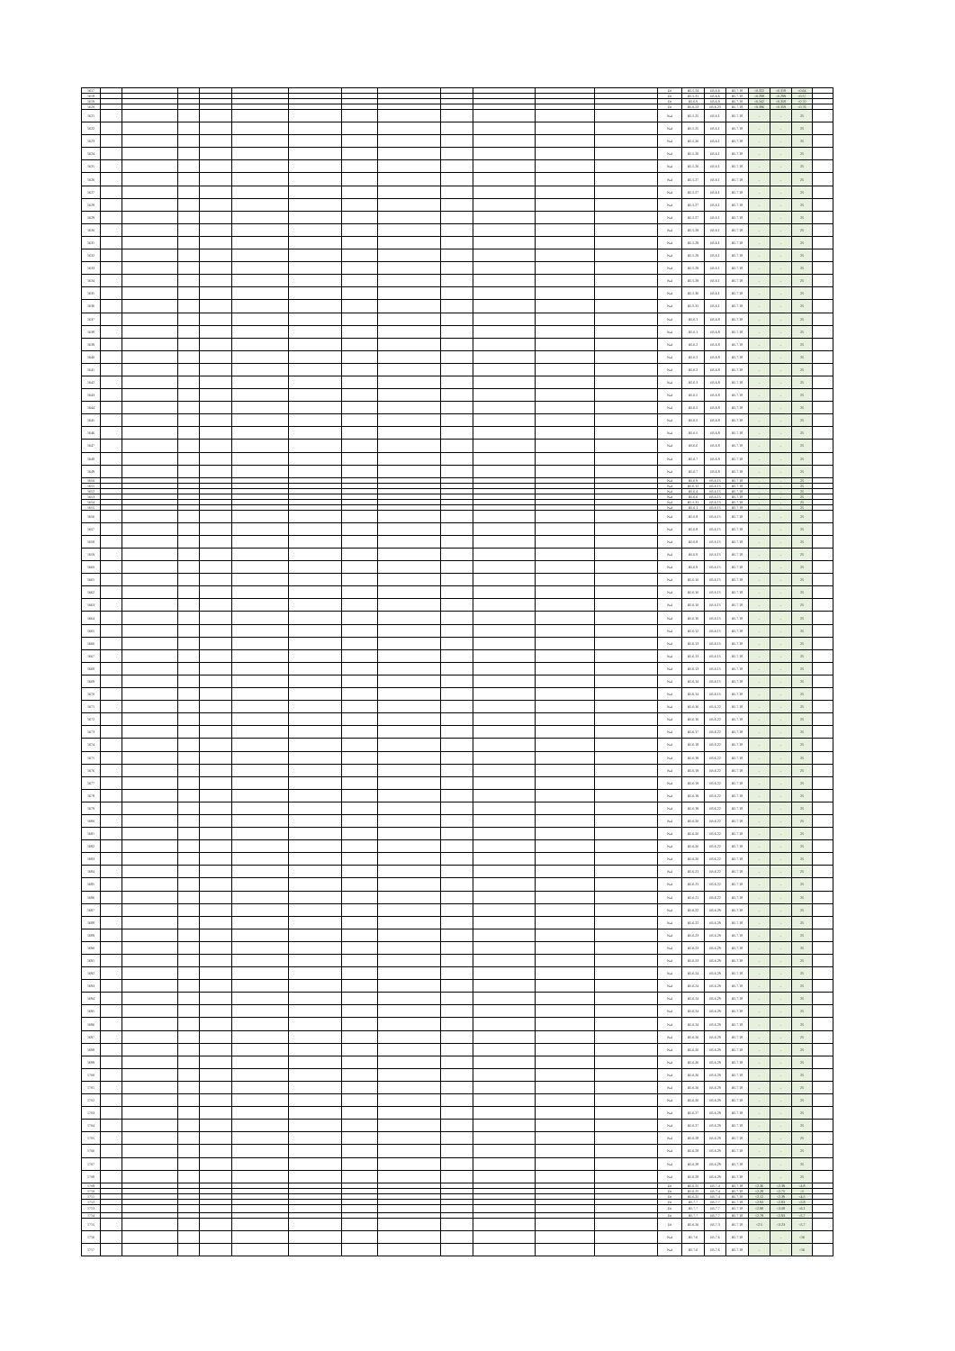| 1617 | | | | | | | | | | | | | Ge | R5.5.24 | R5.6.6 | R5.7.18 | <0.322 | <0.318 | <0.64 | |
| 1618 | | | | | | | | | | | | | Ge | R5.5.31 | R5.6.6 | R5.7.18 | <0.298 | <0.299 | <0.57 | |
| 1619 | | | | | | | | | | | | | Ge | R5.6.9 | R5.6.9 | R5.7.18 | <0.342 | <0.358 | <0.70 | |
| 1620 | | | | | | | | | | | | | Ge | R5.6.23 | R5.6.23 | R5.7.18 | <0.396 | <0.359 | <0.76 | |
| 1621 | | | | | | | | | | | | | NaI | R5.5.25 | R5.6.1 | R5.7.18 | - | - | 25 | |
| 1622 | | | | | | | | | | | | | NaI | R5.5.25 | R5.6.1 | R5.7.18 | - | - | 25 | |
| 1623 | | | | | | | | | | | | | NaI | R5.5.26 | R5.6.1 | R5.7.18 | - | - | 25 | |
| 1624 | | | | | | | | | | | | | NaI | R5.5.26 | R5.6.1 | R5.7.18 | - | - | 25 | |
| 1625 | | | | | | | | | | | | | NaI | R5.5.26 | R5.6.1 | R5.7.18 | - | - | 25 | |
| 1626 | | | | | | | | | | | | | NaI | R5.5.27 | R5.6.1 | R5.7.18 | - | - | 25 | |
| 1627 | | | | | | | | | | | | | NaI | R5.5.27 | R5.6.1 | R5.7.18 | - | - | 25 | |
| 1628 | | | | | | | | | | | | | NaI | R5.5.27 | R5.6.1 | R5.7.18 | - | - | 25 | |
| 1629 | | | | | | | | | | | | | NaI | R5.5.27 | R5.6.1 | R5.7.18 | - | - | 25 | |
| 1630 | | | | | | | | | | | | | NaI | R5.5.29 | R5.6.1 | R5.7.18 | - | - | 25 | |
| 1631 | | | | | | | | | | | | | NaI | R5.5.29 | R5.6.1 | R5.7.18 | - | - | 25 | |
| 1632 | | | | | | | | | | | | | NaI | R5.5.29 | R5.6.1 | R5.7.18 | - | - | 25 | |
| 1633 | | | | | | | | | | | | | NaI | R5.5.29 | R5.6.1 | R5.7.18 | - | - | 25 | |
| 1634 | | | | | | | | | | | | | NaI | R5.5.29 | R5.6.1 | R5.7.18 | - | - | 25 | |
| 1635 | | | | | | | | | | | | | NaI | R5.5.30 | R5.6.1 | R5.7.18 | - | - | 25 | |
| 1636 | | | | | | | | | | | | | NaI | R5.5.31 | R5.6.1 | R5.7.18 | - | - | 25 | |
| 1637 | | | | | | | | | | | | | NaI | R5.6.1 | R5.6.8 | R5.7.18 | - | - | 25 | |
| 1638 | | | | | | | | | | | | | NaI | R5.6.1 | R5.6.8 | R5.7.18 | - | - | 25 | |
| 1639 | | | | | | | | | | | | | NaI | R5.6.2 | R5.6.8 | R5.7.18 | - | - | 25 | |
| 1640 | | | | | | | | | | | | | NaI | R5.6.2 | R5.6.8 | R5.7.18 | - | - | 25 | |
| 1641 | | | | | | | | | | | | | NaI | R5.6.2 | R5.6.8 | R5.7.18 | - | - | 25 | |
| 1642 | | | | | | | | | | | | | NaI | R5.6.3 | R5.6.8 | R5.7.18 | - | - | 25 | |
| 1643 | | | | | | | | | | | | | NaI | R5.6.5 | R5.6.8 | R5.7.18 | - | - | 25 | |
| 1644 | | | | | | | | | | | | | NaI | R5.6.5 | R5.6.8 | R5.7.18 | - | - | 25 | |
| 1645 | | | | | | | | | | | | | NaI | R5.6.5 | R5.6.8 | R5.7.18 | - | - | 25 | |
| 1646 | | | | | | | | | | | | | NaI | R5.6.5 | R5.6.8 | R5.7.18 | - | - | 25 | |
| 1647 | | | | | | | | | | | | | NaI | R5.6.6 | R5.6.8 | R5.7.18 | - | - | 25 | |
| 1648 | | | | | | | | | | | | | NaI | R5.6.7 | R5.6.8 | R5.7.18 | - | - | 25 | |
| 1649 | | | | | | | | | | | | | NaI | R5.6.7 | R5.6.8 | R5.7.18 | - | - | 25 | |
| 1650 | | | | | | | | | | | | | NaI | R5.6.9 | R5.6.15 | R5.7.18 | - | - | 25 | |
| 1651 | | | | | | | | | | | | | NaI | R5.6.12 | R5.6.15 | R5.7.18 | - | - | 25 | |
| 1652 | | | | | | | | | | | | | NaI | R5.6.4 | R5.6.15 | R5.7.18 | - | - | 25 | |
| 1653 | | | | | | | | | | | | | NaI | R5.6.6 | R5.6.15 | R5.7.18 | - | - | 25 | |
| 1654 | | | | | | | | | | | | | NaI | R5.5.31 | R5.6.15 | R5.7.18 | - | - | 25 | |
| 1655 | | | | | | | | | | | | | NaI | R5.6.1 | R5.6.15 | R5.7.18 | - | - | 25 | |
| 1656 | | | | | | | | | | | | | NaI | R5.6.8 | R5.6.15 | R5.7.18 | - | - | 25 | |
| 1657 | | | | | | | | | | | | | NaI | R5.6.8 | R5.6.15 | R5.7.18 | - | - | 25 | |
| 1658 | | | | | | | | | | | | | NaI | R5.6.8 | R5.6.15 | R5.7.18 | - | - | 25 | |
| 1659 | | | | | | | | | | | | | NaI | R5.6.9 | R5.6.15 | R5.7.18 | - | - | 25 | |
| 1660 | | | | | | | | | | | | | NaI | R5.6.9 | R5.6.15 | R5.7.18 | - | - | 25 | |
| 1661 | | | | | | | | | | | | | NaI | R5.6.10 | R5.6.15 | R5.7.18 | - | - | 25 | |
| 1662 | | | | | | | | | | | | | NaI | R5.6.10 | R5.6.15 | R5.7.18 | - | - | 25 | |
| 1663 | | | | | | | | | | | | | NaI | R5.6.10 | R5.6.15 | R5.7.18 | - | - | 25 | |
| 1664 | | | | | | | | | | | | | NaI | R5.6.10 | R5.6.15 | R5.7.18 | - | - | 25 | |
| 1665 | | | | | | | | | | | | | NaI | R5.6.12 | R5.6.15 | R5.7.18 | - | - | 25 | |
| 1666 | | | | | | | | | | | | | NaI | R5.6.13 | R5.6.15 | R5.7.18 | - | - | 25 | |
| 1667 | | | | | | | | | | | | | NaI | R5.6.13 | R5.6.15 | R5.7.18 | - | - | 25 | |
| 1668 | | | | | | | | | | | | | NaI | R5.6.13 | R5.6.15 | R5.7.18 | - | - | 25 | |
| 1669 | | | | | | | | | | | | | NaI | R5.6.14 | R5.6.15 | R5.7.18 | - | - | 25 | |
| 1670 | | | | | | | | | | | | | NaI | R5.6.14 | R5.6.15 | R5.7.18 | - | - | 25 | |
| 1671 | | | | | | | | | | | | | NaI | R5.6.16 | R5.6.22 | R5.7.18 | - | - | 25 | |
| 1672 | | | | | | | | | | | | | NaI | R5.6.16 | R5.6.22 | R5.7.18 | - | - | 25 | |
| 1673 | | | | | | | | | | | | | NaI | R5.6.17 | R5.6.22 | R5.7.18 | - | - | 25 | |
| 1674 | | | | | | | | | | | | | NaI | R5.6.18 | R5.6.22 | R5.7.18 | - | - | 25 | |
| 1675 | | | | | | | | | | | | | NaI | R5.6.19 | R5.6.22 | R5.7.18 | - | - | 25 | |
| 1676 | | | | | | | | | | | | | NaI | R5.6.19 | R5.6.22 | R5.7.18 | - | - | 25 | |
| 1677 | | | | | | | | | | | | | NaI | R5.6.19 | R5.6.22 | R5.7.18 | - | - | 25 | |
| 1678 | | | | | | | | | | | | | NaI | R5.6.19 | R5.6.22 | R5.7.18 | - | - | 25 | |
| 1679 | | | | | | | | | | | | | NaI | R5.6.19 | R5.6.22 | R5.7.18 | - | - | 25 | |
| 1680 | | | | | | | | | | | | | NaI | R5.6.20 | R5.6.22 | R5.7.18 | - | - | 25 | |
| 1681 | | | | | | | | | | | | | NaI | R5.6.20 | R5.6.22 | R5.7.18 | - | - | 25 | |
| 1682 | | | | | | | | | | | | | NaI | R5.6.20 | R5.6.22 | R5.7.18 | - | - | 25 | |
| 1683 | | | | | | | | | | | | | NaI | R5.6.20 | R5.6.22 | R5.7.18 | - | - | 25 | |
| 1684 | | | | | | | | | | | | | NaI | R5.6.21 | R5.6.22 | R5.7.18 | - | - | 25 | |
| 1685 | | | | | | | | | | | | | NaI | R5.6.21 | R5.6.22 | R5.7.18 | - | - | 25 | |
| 1686 | | | | | | | | | | | | | NaI | R5.6.21 | R5.6.22 | R5.7.18 | - | - | 25 | |
| 1687 | | | | | | | | | | | | | NaI | R5.6.22 | R5.6.29 | R5.7.18 | - | - | 25 | |
| 1688 | | | | | | | | | | | | | NaI | R5.6.22 | R5.6.29 | R5.7.18 | - | - | 25 | |
| 1689 | | | | | | | | | | | | | NaI | R5.6.23 | R5.6.29 | R5.7.18 | - | - | 25 | |
| 1690 | | | | | | | | | | | | | NaI | R5.6.23 | R5.6.29 | R5.7.18 | - | - | 25 | |
| 1691 | | | | | | | | | | | | | NaI | R5.6.23 | R5.6.29 | R5.7.18 | - | - | 25 | |
| 1692 | | | | | | | | | | | | | NaI | R5.6.24 | R5.6.29 | R5.7.18 | - | - | 25 | |
| 1693 | | | | | | | | | | | | | NaI | R5.6.24 | R5.6.29 | R5.7.18 | - | - | 25 | |
| 1694 | | | | | | | | | | | | | NaI | R5.6.24 | R5.6.29 | R5.7.18 | - | - | 25 | |
| 1695 | | | | | | | | | | | | | NaI | R5.6.24 | R5.6.29 | R5.7.18 | - | - | 25 | |
| 1696 | | | | | | | | | | | | | NaI | R5.6.24 | R5.6.29 | R5.7.18 | - | - | 25 | |
| 1697 | | | | | | | | | | | | | NaI | R5.6.26 | R5.6.29 | R5.7.18 | - | - | 25 | |
| 1698 | | | | | | | | | | | | | NaI | R5.6.26 | R5.6.29 | R5.7.18 | - | - | 25 | |
| 1699 | | | | | | | | | | | | | NaI | R5.6.26 | R5.6.29 | R5.7.18 | - | - | 25 | |
| 1700 | | | | | | | | | | | | | NaI | R5.6.26 | R5.6.29 | R5.7.18 | - | - | 25 | |
| 1701 | | | | | | | | | | | | | NaI | R5.6.26 | R5.6.29 | R5.7.18 | - | - | 25 | |
| 1702 | | | | | | | | | | | | | NaI | R5.6.26 | R5.6.29 | R5.7.18 | - | - | 25 | |
| 1703 | | | | | | | | | | | | | NaI | R5.6.27 | R5.6.29 | R5.7.18 | - | - | 25 | |
| 1704 | | | | | | | | | | | | | NaI | R5.6.27 | R5.6.29 | R5.7.18 | - | - | 25 | |
| 1705 | | | | | | | | | | | | | NaI | R5.6.28 | R5.6.29 | R5.7.18 | - | - | 25 | |
| 1706 | | | | | | | | | | | | | NaI | R5.6.28 | R5.6.29 | R5.7.18 | - | - | 25 | |
| 1707 | | | | | | | | | | | | | NaI | R5.6.28 | R5.6.29 | R5.7.18 | - | - | 25 | |
| 1708 | | | | | | | | | | | | | NaI | R5.6.28 | R5.6.29 | R5.7.18 | - | - | 25 | |
| 1709 | | | | | | | | | | | | | Ge | R5.6.25 | R5.7.4 | R5.7.18 | <2.36 | <2.39 | <4.8 | |
| 1710 | | | | | | | | | | | | | Ge | R5.6.25 | R5.7.4 | R5.7.18 | <2.28 | <2.75 | <5 | |
| 1711 | | | | | | | | | | | | | Ge | R5.6.25 | R5.7.4 | R5.7.18 | <2.12 | <2.39 | <4.5 | |
| 1712 | | | | | | | | | | | | | Ge | R5.7.7 | R5.7.7 | R5.7.18 | <2.93 | <2.83 | <5.8 | |
| 1713 | | | | | | | | | | | | | Ge | R5.7.7 | R5.7.7 | R5.7.18 | <2.98 | <3.08 | <6.1 | |
| 1714 | | | | | | | | | | | | | Ge | R5.7.7 | R5.7.7 | R5.7.18 | <2.78 | <2.93 | <5.7 | |
| 1715 | | | | | | | | | | | | | Ge | R5.6.26 | R5.7.3 | R5.7.18 | <2.5 | <3.23 | <5.7 | |
| 1716 | | | | | | | | | | | | | NaI | R5.7.6 | R5.7.6 | R5.7.18 | - | - | <16 | |
| 1717 | | | | | | | | | | | | | NaI | R5.7.6 | R5.7.6 | R5.7.18 | - | - | <16 | |